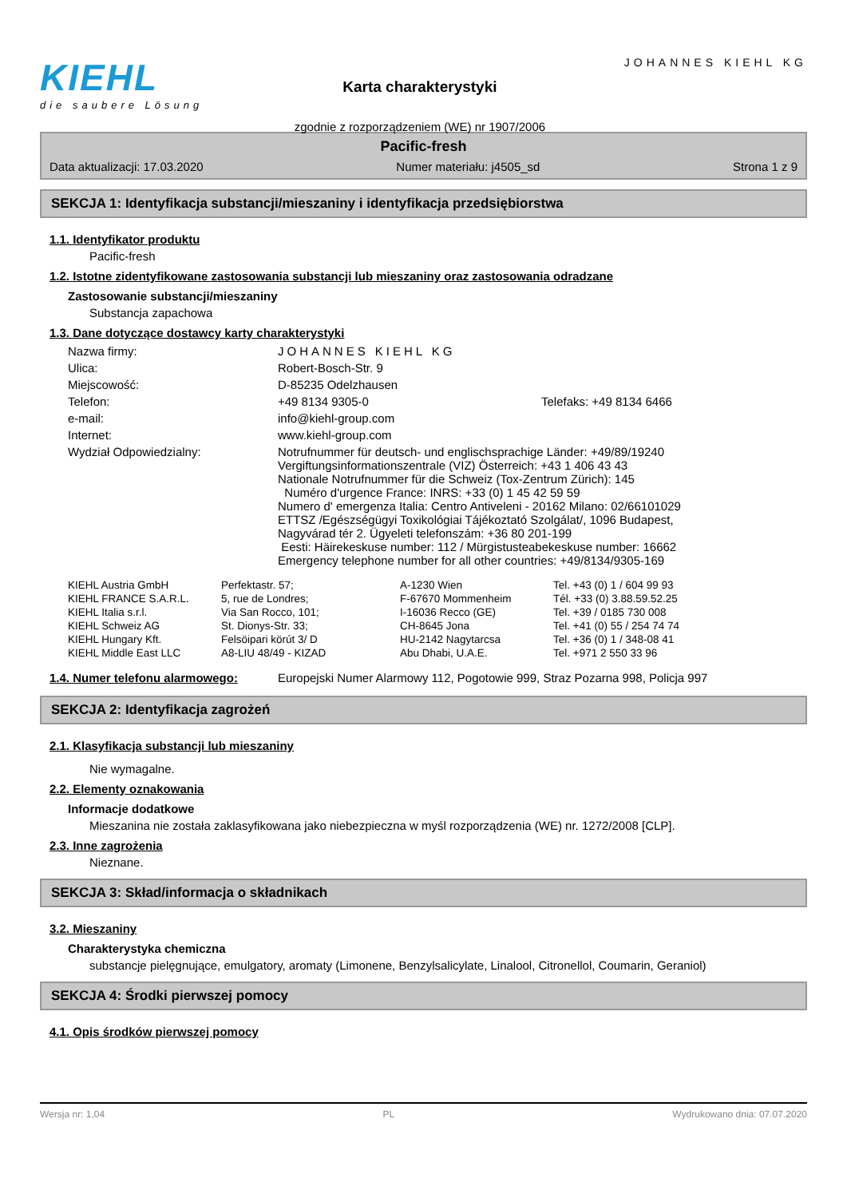KIEHL
die saubere Lösung
Karta charakterystyki
zgodnie z rozporządzeniem (WE) nr 1907/2006
JOHANNES KIEHL KG
Pacific-fresh
Data aktualizacji: 17.03.2020 Numer materiału: j4505_sd Strona 1 z 9
SEKCJA 1: Identyfikacja substancji/mieszaniny i identyfikacja przedsiębiorstwa
1.1. Identyfikator produktu
Pacific-fresh
1.2. Istotne zidentyfikowane zastosowania substancji lub mieszaniny oraz zastosowania odradzane
Zastosowanie substancji/mieszaniny
Substancja zapachowa
1.3. Dane dotyczące dostawcy karty charakterystyki
| Nazwa firmy: | JOHANNES KIEHL KG | |
| Ulica: | Robert-Bosch-Str. 9 | |
| Miejscowość: | D-85235 Odelzhausen | |
| Telefon: | +49 8134 9305-0 | Telefaks: +49 8134 6466 |
| e-mail: | info@kiehl-group.com | |
| Internet: | www.kiehl-group.com | |
| Wydział Odpowiedzialny: | Notrufnummer für deutsch- und englischsprachige Länder: +49/89/19240 Vergiftungsinformationszentrale (VIZ) Österreich: +43 1 406 43 43 Nationale Notrufnummer für die Schweiz (Tox-Zentrum Zürich): 145 Numéro d'urgence France: INRS: +33 (0) 1 45 42 59 59 Numero d' emergenza Italia: Centro Antiveleni - 20162 Milano: 02/66101029 ETTSZ /Egészségügyi Toxikológiai Tájékoztató Szolgálat/, 1096 Budapest, Nagyvárad tér 2. Ügyeleti telefonszám: +36 80 201-199 Eesti: Häirekeskuse number: 112 / Mürgistusteabekeskuse number: 16662 Emergency telephone number for all other countries: +49/8134/9305-169 | |
| KIEHL Austria GmbH | Perfektastr. 57; | A-1230 Wien | Tel. +43 (0) 1 / 604 99 93 |
| KIEHL FRANCE S.A.R.L. | 5, rue de Londres; | F-67670 Mommenheim | Tél. +33 (0) 3.88.59.52.25 |
| KIEHL Italia s.r.l. | Via San Rocco, 101; | I-16036 Recco (GE) | Tel. +39 / 0185 730 008 |
| KIEHL Schweiz AG | St. Dionys-Str. 33; | CH-8645 Jona | Tel. +41 (0) 55 / 254 74 74 |
| KIEHL Hungary Kft. | Felsöipari körút 3/ D | HU-2142 Nagytarcsa | Tel. +36 (0) 1 / 348-08 41 |
| KIEHL Middle East LLC | A8-LIU 48/49 - KIZAD | Abu Dhabi, U.A.E. | Tel. +971 2 550 33 96 |
| 1.4. Numer telefonu alarmowego: | Europejski Numer Alarmowy 112, Pogotowie 999, Straz Pozarna 998, Policja 997 |
SEKCJA 2: Identyfikacja zagrożeń
2.1. Klasyfikacja substancji lub mieszaniny
Nie wymagalne.
2.2. Elementy oznakowania
Informacje dodatkowe
Mieszanina nie została zaklasyfikowana jako niebezpieczna w myśl rozporządzenia (WE) nr. 1272/2008 [CLP].
2.3. Inne zagrożenia
Nieznane.
SEKCJA 3: Skład/informacja o składnikach
3.2. Mieszaniny
Charakterystyka chemiczna
substancje pielęgnujące, emulgatory, aromaty (Limonene, Benzylsalicylate, Linalool, Citronellol, Coumarin, Geraniol)
SEKCJA 4: Środki pierwszej pomocy
4.1. Opis środków pierwszej pomocy
Wersja nr: 1,04 PL Wydrukowano dnia: 07.07.2020